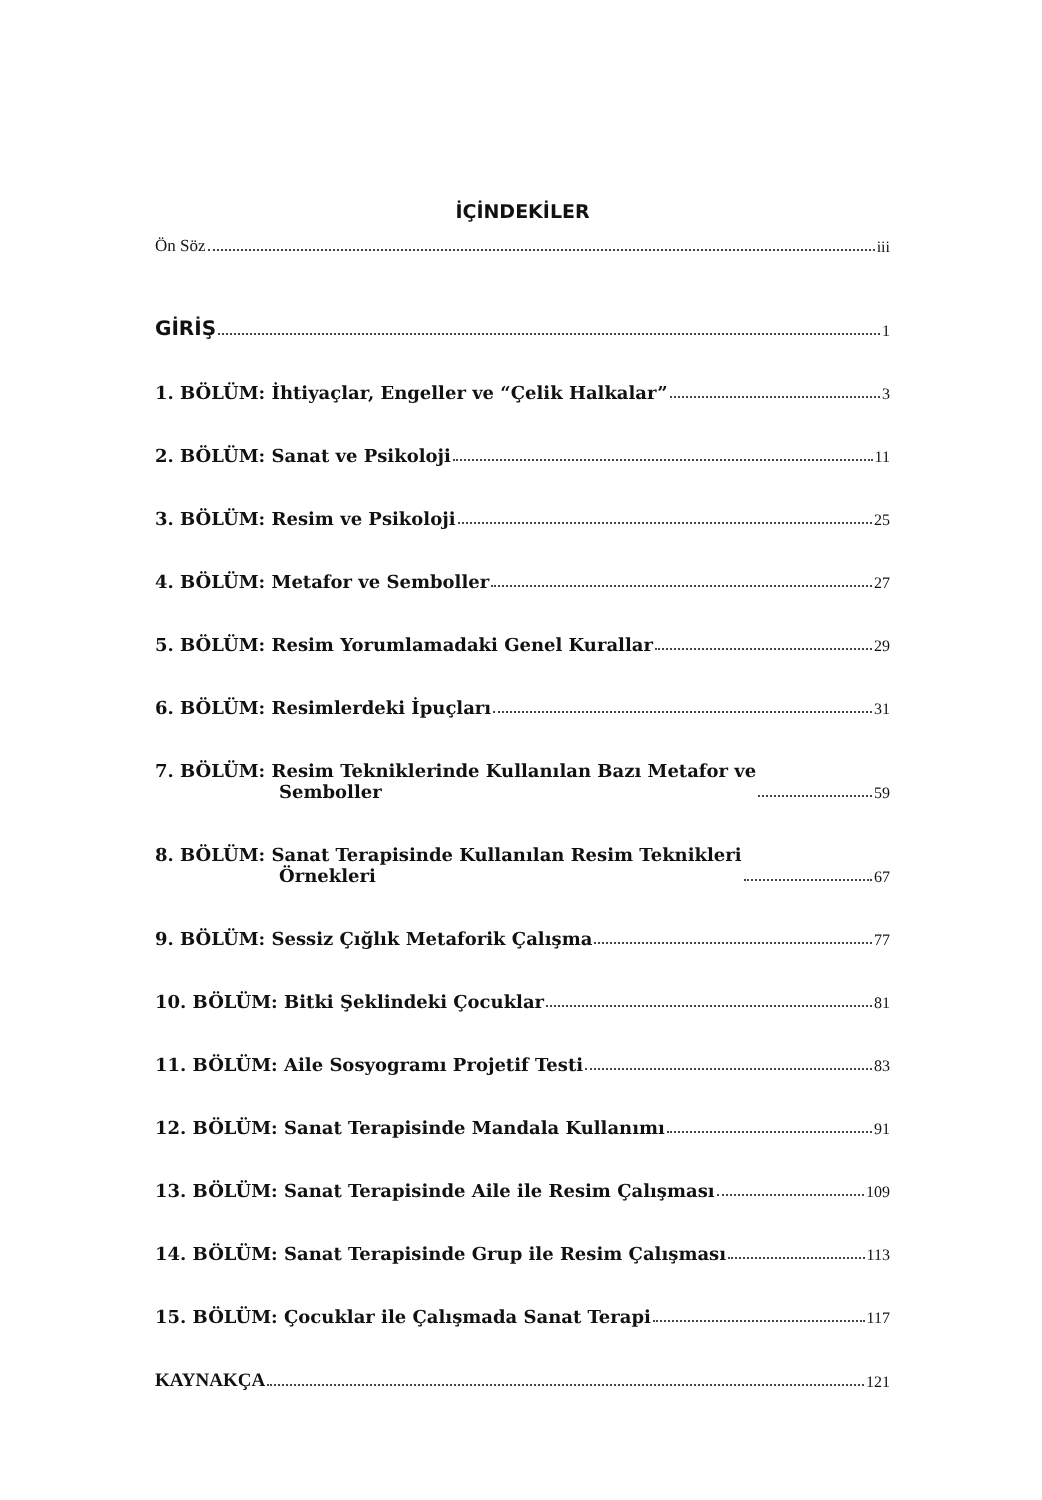İÇİNDEKİLER
Ön Söz iii
GİRİŞ 1
1. BÖLÜM: İhtiyaçlar, Engeller ve “Çelik Halkalar” 3
2. BÖLÜM: Sanat ve Psikoloji 11
3. BÖLÜM: Resim ve Psikoloji 25
4. BÖLÜM: Metafor ve Semboller 27
5. BÖLÜM: Resim Yorumlamadaki Genel Kurallar 29
6. BÖLÜM: Resimlerdeki İpuçları 31
7. BÖLÜM: Resim Tekniklerinde Kullanılan Bazı Metafor ve
Semboller 59
8. BÖLÜM: Sanat Terapisinde Kullanılan Resim Teknikleri
Örnekleri 67
9. BÖLÜM: Sessiz Çığlık Metaforik Çalışma 77
10. BÖLÜM: Bitki Şeklindeki Çocuklar 81
11. BÖLÜM: Aile Sosyogramı Projetif Testi 83
12. BÖLÜM: Sanat Terapisinde Mandala Kullanımı 91
13. BÖLÜM: Sanat Terapisinde Aile ile Resim Çalışması 109
14. BÖLÜM: Sanat Terapisinde Grup ile Resim Çalışması 113
15. BÖLÜM: Çocuklar ile Çalışmada Sanat Terapi 117
KAYNAKÇA 121